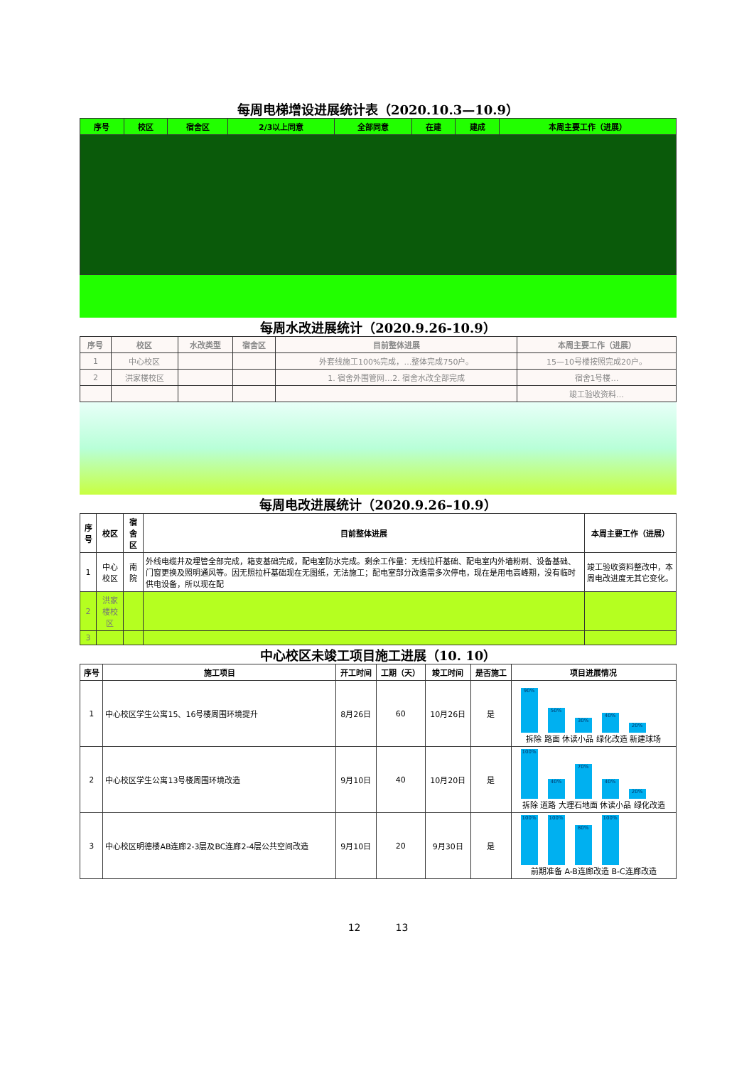每周电梯增设进展统计表（2020.10.3—10.9）
| 序号 | 校区 | 宿舍区 | 2/3以上同意 | 全部同意 | 在建 | 建成 | 本周主要工作（进展） |
| --- | --- | --- | --- | --- | --- | --- | --- |
每周水改进展统计（2020.9.26-10.9）
| 序号 | 校区 | 水改类型 | 宿舍区 | 目前整体进展 | 本周主要工作（进展） |
| --- | --- | --- | --- | --- | --- |
| 1 | 中心校区 | | | 外套线施工100%完成，…整体完成750户。 | 15—10号楼按照完成20户。 |
| 2 | 洪家楼校区 | | | 1. 宿舍外围管网…2. 宿舍水改全部完成 | 宿舍1号楼… |
| | | | | | 竣工验收资料… |
每周电改进展统计（2020.9.26–10.9）
| 序号 | 校区 | 宿舍区 | 目前整体进展 | 本周主要工作（进展） |
| --- | --- | --- | --- | --- |
| 1 | 中心校区 | 南院 | 外线电缆井及埋管全部完成，箱变基础完成，配电室防水完成。剩余工作量：无线拉杆基础、配电室内外墙粉刷、设备基础、门窗更换及照明通风等。因无照拉杆基础现在无图纸，无法施工；配电室部分改造需多次停电，现在是用电高峰期，没有临时供电设备，所以现在配 | 竣工验收资料整改中，本周电改进度无其它变化。 |
| 2 | 洪家楼校区 | | | |
| 3 | | | | |
中心校区未竣工项目施工进展（10. 10）
| 序号 | 施工项目 | 开工时间 | 工期（天） | 竣工时间 | 是否施工 | 项目进展情况 |
| --- | --- | --- | --- | --- | --- | --- |
| 1 | 中心校区学生公寓15、16号楼周围环境提升 | 8月26日 | 60 | 10月26日 | 是 | 90% 50% 30% 40% 20% 拆除 路面 休读小品 绿化改造 新建球场 |
| 2 | 中心校区学生公寓13号楼周围环境改造 | 9月10日 | 40 | 10月20日 | 是 | 100% 40% 70% 40% 20% 拆除 道路 大理石地面 休读小品 绿化改造 |
| 3 | 中心校区明德楼AB连廊2-3层及BC连廊2-4层公共空间改造 | 9月10日 | 20 | 9月30日 | 是 | 100% 100% 80% 100% 前期准备 A-B连廊改造 B-C连廊改造 |
12 13